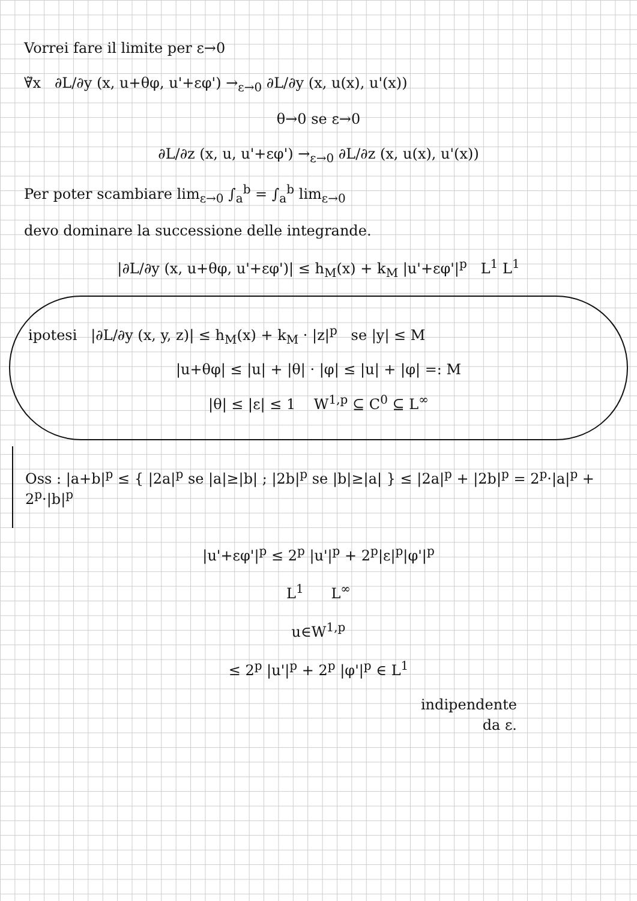Vorrei fare il limite per ε→0
∀̃x ∂L/∂y (x, u+θφ, u'+εφ') →<sub>ε→0</sub> ∂L/∂y (x, u(x), u'(x))
θ→0 se ε→0
∂L/∂z (x, u, u'+εφ') →<sub>ε→0</sub> ∂L/∂z (x, u(x), u'(x))
Per poter scambiare lim<sub>ε→0</sub> ∫<sub>a</sub><sup>b</sup> = ∫<sub>a</sub><sup>b</sup> lim<sub>ε→0</sub>
devo dominare la successione delle integrande.
|∂L/∂y (x, u+θφ, u'+εφ')| ≤ h<sub>M</sub>(x) + k<sub>M</sub> |u'+εφ'|<sup>p</sup> L<sup>1</sup> L<sup>1</sup>
ipotesi |∂L/∂y (x, y, z)| ≤ h<sub>M</sub>(x) + k<sub>M</sub> · |z|<sup>p</sup> se |y| ≤ M
|u+θφ| ≤ |u| + |θ| · |φ| ≤ |u| + |φ| =: M
|θ| ≤ |ε| ≤ 1 W<sup>1,p</sup> ⊆ C<sup>0</sup> ⊆ L<sup>∞</sup>
Oss : |a+b|<sup>p</sup> ≤ { |2a|<sup>p</sup> se |a|≥|b| ; |2b|<sup>p</sup> se |b|≥|a| } ≤ |2a|<sup>p</sup> + |2b|<sup>p</sup> = 2<sup>p</sup>·|a|<sup>p</sup> + 2<sup>p</sup>·|b|<sup>p</sup>
|u'+εφ'|<sup>p</sup> ≤ 2<sup>p</sup> |u'|<sup>p</sup> + 2<sup>p</sup>|ε|<sup>p</sup>|φ'|<sup>p</sup>
L<sup>1</sup> L<sup>∞</sup>
u∈W<sup>1,p</sup>
≤ 2<sup>p</sup> |u'|<sup>p</sup> + 2<sup>p</sup> |φ'|<sup>p</sup> ∈ L<sup>1</sup>
indipendente
da ε.